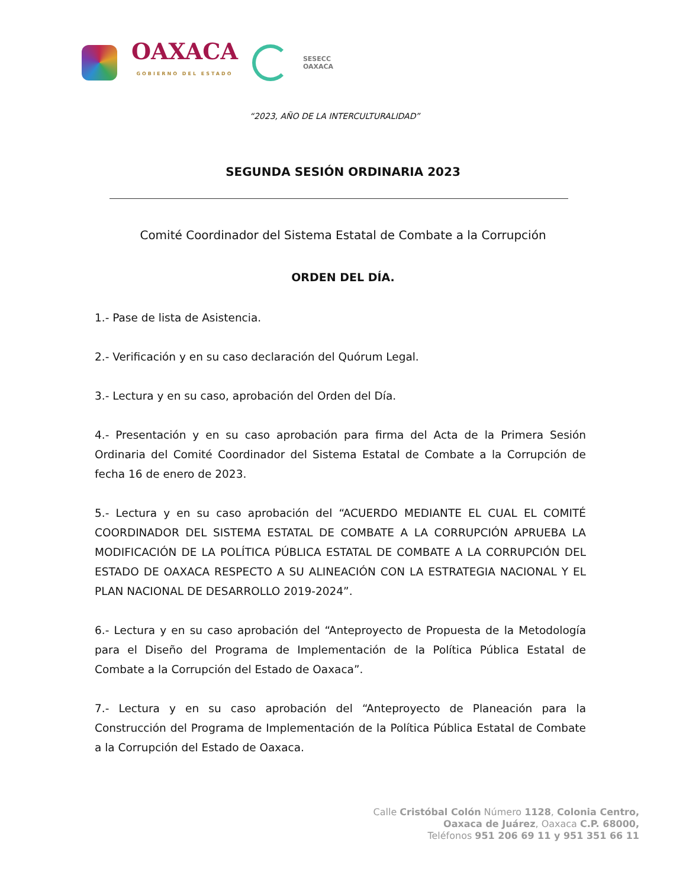OAXACA
GOBIERNO DEL ESTADO
SESECC
OAXACA
“2023, AÑO DE LA INTERCULTURALIDAD”
SEGUNDA SESIÓN ORDINARIA 2023
Comité Coordinador del Sistema Estatal de Combate a la Corrupción
ORDEN DEL DÍA.
1.- Pase de lista de Asistencia.
2.- Verificación y en su caso declaración del Quórum Legal.
3.- Lectura y en su caso, aprobación del Orden del Día.
4.- Presentación y en su caso aprobación para firma del Acta de la Primera Sesión Ordinaria del Comité Coordinador del Sistema Estatal de Combate a la Corrupción de fecha 16 de enero de 2023.
5.- Lectura y en su caso aprobación del “ACUERDO MEDIANTE EL CUAL EL COMITÉ COORDINADOR DEL SISTEMA ESTATAL DE COMBATE A LA CORRUPCIÓN APRUEBA LA MODIFICACIÓN DE LA POLÍTICA PÚBLICA ESTATAL DE COMBATE A LA CORRUPCIÓN DEL ESTADO DE OAXACA RESPECTO A SU ALINEACIÓN CON LA ESTRATEGIA NACIONAL Y EL PLAN NACIONAL DE DESARROLLO 2019-2024”.
6.- Lectura y en su caso aprobación del “Anteproyecto de Propuesta de la Metodología para el Diseño del Programa de Implementación de la Política Pública Estatal de Combate a la Corrupción del Estado de Oaxaca”.
7.- Lectura y en su caso aprobación del “Anteproyecto de Planeación para la Construcción del Programa de Implementación de la Política Pública Estatal de Combate a la Corrupción del Estado de Oaxaca.
Calle Cristóbal Colón Número 1128, Colonia Centro,
Oaxaca de Juárez, Oaxaca C.P. 68000,
Teléfonos 951 206 69 11 y 951 351 66 11